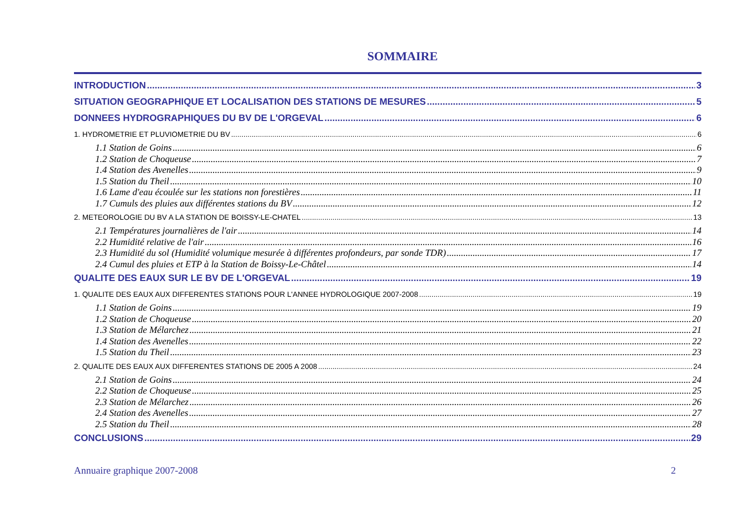SOMMAIRE
INTRODUCTION 3
SITUATION GEOGRAPHIQUE ET LOCALISATION DES STATIONS DE MESURES 5
DONNEES HYDROGRAPHIQUES DU BV DE L'ORGEVAL 6
1. HYDROMETRIE ET PLUVIOMETRIE DU BV 6
1.1 Station de Goins 6
1.2 Station de Choqueuse 7
1.4 Station des Avenelles 9
1.5 Station du Theil 10
1.6 Lame d'eau écoulée sur les stations non forestières 11
1.7 Cumuls des pluies aux différentes stations du BV 12
2. METEOROLOGIE DU BV A LA STATION DE BOISSY-LE-CHATEL 13
2.1 Températures journalières de l'air 14
2.2 Humidité relative de l'air 16
2.3 Humidité du sol (Humidité volumique mesurée à différentes profondeurs, par sonde TDR) 17
2.4 Cumul des pluies et ETP à la Station de Boissy-Le-Châtel 14
QUALITE DES EAUX SUR LE BV DE L'ORGEVAL 19
1. QUALITE DES EAUX AUX DIFFERENTES STATIONS POUR L'ANNEE HYDROLOGIQUE 2007-2008 19
1.1 Station de Goins 19
1.2 Station de Choqueuse 20
1.3 Station de Mélarchez 21
1.4 Station des Avenelles 22
1.5 Station du Theil 23
2. QUALITE DES EAUX AUX DIFFERENTES STATIONS DE 2005 A 2008 24
2.1 Station de Goins 24
2.2 Station de Choqueuse 25
2.3 Station de Mélarchez 26
2.4 Station des Avenelles 27
2.5 Station du Theil 28
CONCLUSIONS 29
Annuaire graphique 2007-2008 2